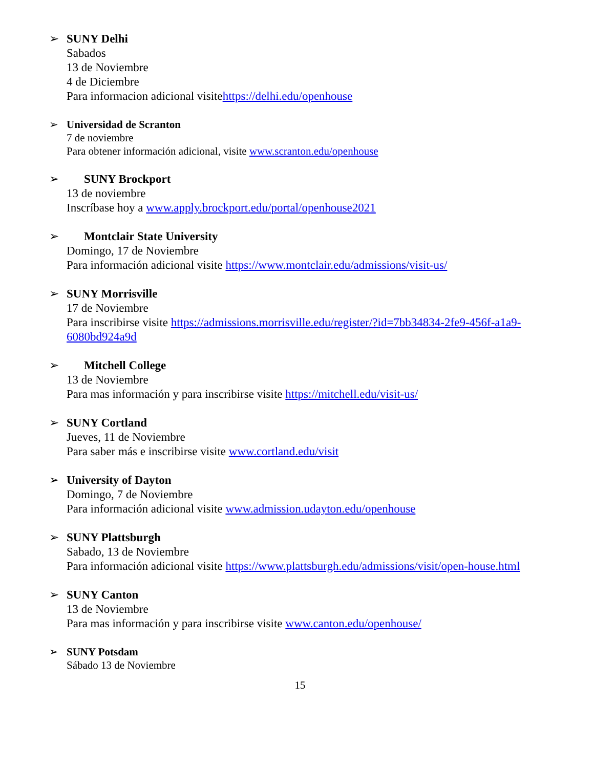➢ SUNY Delhi
Sabados
13 de Noviembre
4 de Diciembre
Para informacion adicional visitehttps://delhi.edu/openhouse
➢ Universidad de Scranton
7 de noviembre
Para obtener información adicional, visite www.scranton.edu/openhouse
➢ SUNY Brockport
13 de noviembre
Inscríbase hoy a www.apply.brockport.edu/portal/openhouse2021
➢ Montclair State University
Domingo, 17 de Noviembre
Para información adicional visite https://www.montclair.edu/admissions/visit-us/
➢ SUNY Morrisville
17 de Noviembre
Para inscribirse visite https://admissions.morrisville.edu/register/?id=7bb34834-2fe9-456f-a1a9-6080bd924a9d
➢ Mitchell College
13 de Noviembre
Para mas información y para inscribirse visite https://mitchell.edu/visit-us/
➢ SUNY Cortland
Jueves, 11 de Noviembre
Para saber más e inscribirse visite www.cortland.edu/visit
➢ University of Dayton
Domingo, 7 de Noviembre
Para información adicional visite www.admission.udayton.edu/openhouse
➢ SUNY Plattsburgh
Sabado, 13 de Noviembre
Para información adicional visite https://www.plattsburgh.edu/admissions/visit/open-house.html
➢ SUNY Canton
13 de Noviembre
Para mas información y para inscribirse visite www.canton.edu/openhouse/
➢ SUNY Potsdam
Sábado 13 de Noviembre
15